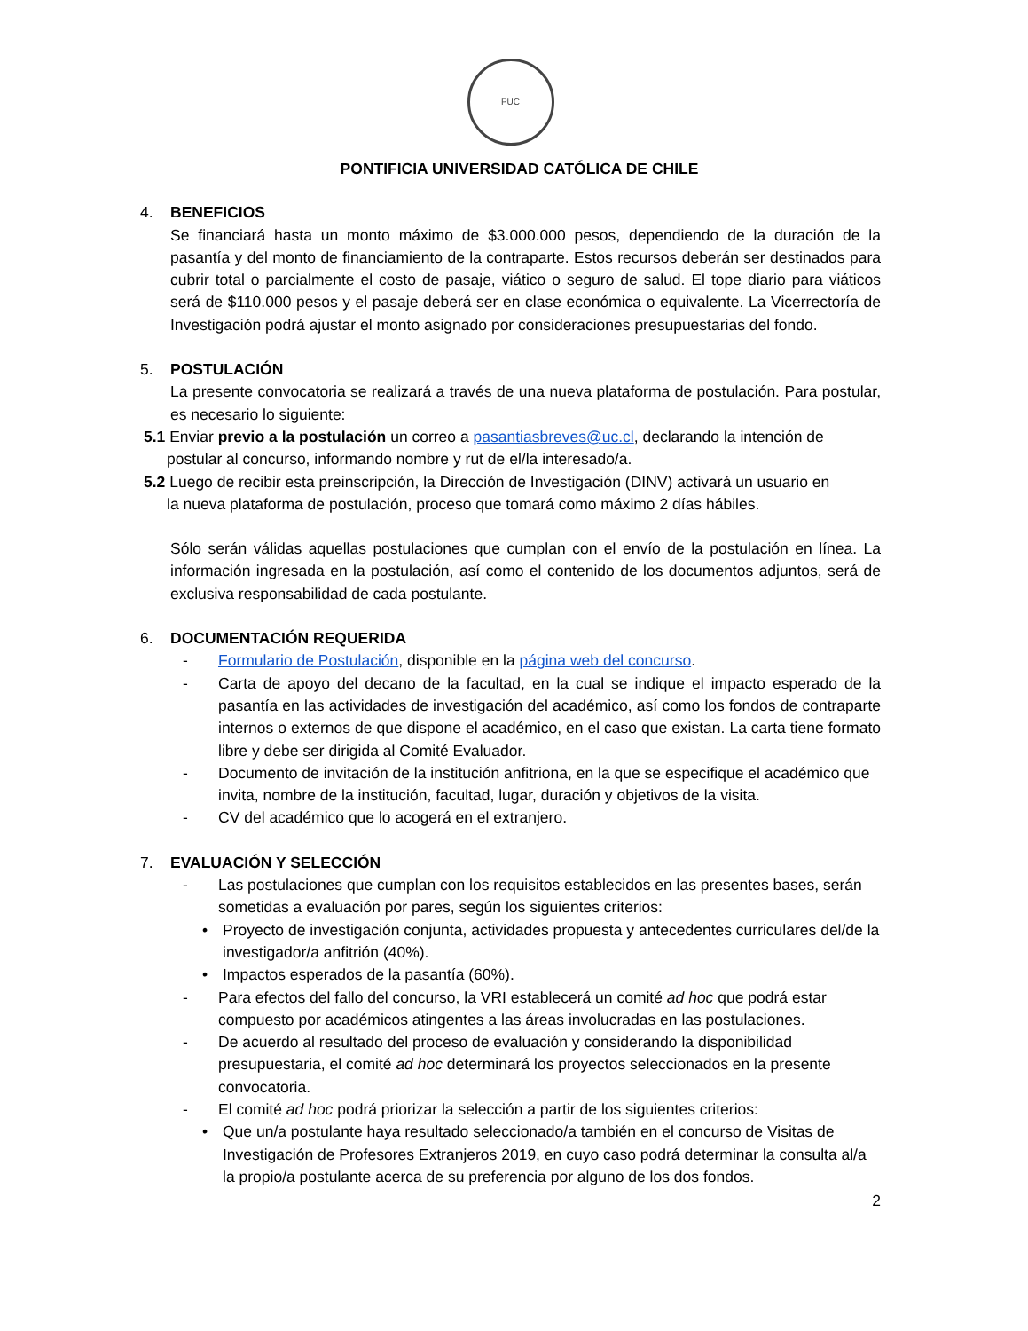PUC
PONTIFICIA UNIVERSIDAD CATÓLICA DE CHILE
4. BENEFICIOS
Se financiará hasta un monto máximo de $3.000.000 pesos, dependiendo de la duración de la pasantía y del monto de financiamiento de la contraparte. Estos recursos deberán ser destinados para cubrir total o parcialmente el costo de pasaje, viático o seguro de salud. El tope diario para viáticos será de $110.000 pesos y el pasaje deberá ser en clase económica o equivalente. La Vicerrectoría de Investigación podrá ajustar el monto asignado por consideraciones presupuestarias del fondo.
5. POSTULACIÓN
La presente convocatoria se realizará a través de una nueva plataforma de postulación. Para postular, es necesario lo siguiente:
5.1 Enviar previo a la postulación un correo a pasantiasbreves@uc.cl, declarando la intención de
postular al concurso, informando nombre y rut de el/la interesado/a.
5.2 Luego de recibir esta preinscripción, la Dirección de Investigación (DINV) activará un usuario en
la nueva plataforma de postulación, proceso que tomará como máximo 2 días hábiles.
Sólo serán válidas aquellas postulaciones que cumplan con el envío de la postulación en línea. La información ingresada en la postulación, así como el contenido de los documentos adjuntos, será de exclusiva responsabilidad de cada postulante.
6. DOCUMENTACIÓN REQUERIDA
- Formulario de Postulación, disponible en la página web del concurso.
- Carta de apoyo del decano de la facultad, en la cual se indique el impacto esperado de la pasantía en las actividades de investigación del académico, así como los fondos de contraparte internos o externos de que dispone el académico, en el caso que existan. La carta tiene formato libre y debe ser dirigida al Comité Evaluador.
- Documento de invitación de la institución anfitriona, en la que se especifique el académico que invita, nombre de la institución, facultad, lugar, duración y objetivos de la visita.
- CV del académico que lo acogerá en el extranjero.
7. EVALUACIÓN Y SELECCIÓN
- Las postulaciones que cumplan con los requisitos establecidos en las presentes bases, serán sometidas a evaluación por pares, según los siguientes criterios:
• Proyecto de investigación conjunta, actividades propuesta y antecedentes curriculares del/de la investigador/a anfitrión (40%).
• Impactos esperados de la pasantía (60%).
- Para efectos del fallo del concurso, la VRI establecerá un comité ad hoc que podrá estar compuesto por académicos atingentes a las áreas involucradas en las postulaciones.
- De acuerdo al resultado del proceso de evaluación y considerando la disponibilidad presupuestaria, el comité ad hoc determinará los proyectos seleccionados en la presente convocatoria.
- El comité ad hoc podrá priorizar la selección a partir de los siguientes criterios:
• Que un/a postulante haya resultado seleccionado/a también en el concurso de Visitas de Investigación de Profesores Extranjeros 2019, en cuyo caso podrá determinar la consulta al/a la propio/a postulante acerca de su preferencia por alguno de los dos fondos.
2